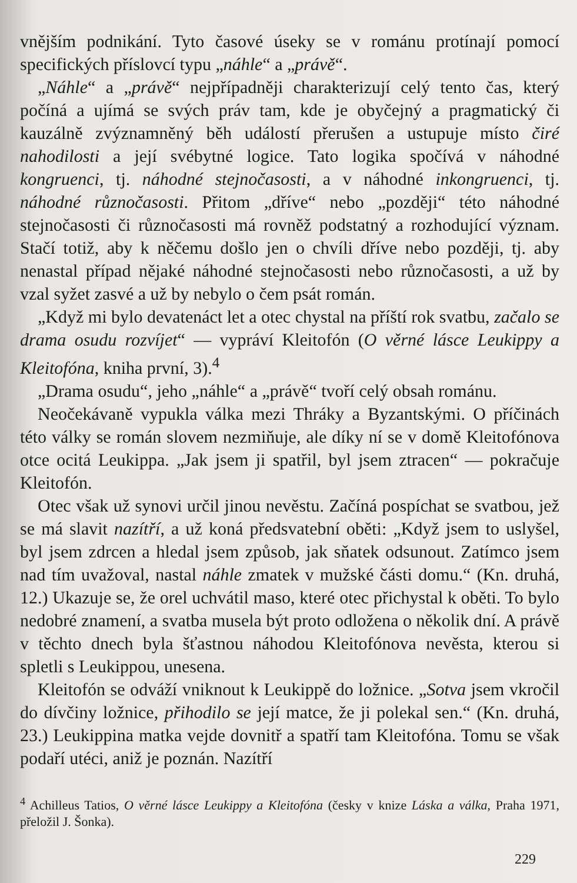vnějším podnikání. Tyto časové úseky se v románu protínají pomocí specifických příslovcí typu „náhle“ a „právě“.
„Náhle“ a „právě“ nejpřípadněji charakterizují celý tento čas, který počíná a ujímá se svých práv tam, kde je obyčejný a pragmatický či kauzálně zvýznamněný běh událostí přerušen a ustupuje místo čiré nahodilosti a její svébytné logice. Tato logika spočívá v náhodné kongruenci, tj. náhodné stejnočasosti, a v náhodné inkongruenci, tj. náhodné různočasosti. Přitom „dříve“ nebo „později“ této náhodné stejnočasosti či různočasosti má rovněž podstatný a rozhodující význam. Stačí totiž, aby k něčemu došlo jen o chvíli dříve nebo později, tj. aby nenastal případ nějaké náhodné stejnočasosti nebo různočasosti, a už by vzal syžet zasvé a už by nebylo o čem psát román.
„Když mi bylo devatenáct let a otec chystal na příští rok svatbu, začalo se drama osudu rozvíjet“ — vypráví Kleitofón (O věrné lásce Leukippy a Kleitofóna, kniha první, 3).<sup>4</sup>
„Drama osudu“, jeho „náhle“ a „právě“ tvoří celý obsah románu.
Neočekávaně vypukla válka mezi Thráky a Byzantskými. O příčinách této války se román slovem nezmiňuje, ale díky ní se v domě Kleitofónova otce ocitá Leukippa. „Jak jsem ji spatřil, byl jsem ztracen“ — pokračuje Kleitofón.
Otec však už synovi určil jinou nevěstu. Začíná pospíchat se svatbou, jež se má slavit nazítří, a už koná předsvatební oběti: „Když jsem to uslyšel, byl jsem zdrcen a hledal jsem způsob, jak sňatek odsunout. Zatímco jsem nad tím uvažoval, nastal náhle zmatek v mužské části domu.“ (Kn. druhá, 12.) Ukazuje se, že orel uchvátil maso, které otec přichystal k oběti. To bylo nedobré znamení, a svatba musela být proto odložena o několik dní. A právě v těchto dnech byla šťastnou náhodou Kleitofónova nevěsta, kterou si spletli s Leukippou, unesena.
Kleitofón se odváží vniknout k Leukippě do ložnice. „Sotva jsem vkročil do dívčiny ložnice, přihodilo se její matce, že ji polekal sen.“ (Kn. druhá, 23.) Leukippina matka vejde dovnitř a spatří tam Kleitofóna. Tomu se však podaří utéci, aniž je poznán. Nazítří
<sup>4</sup> Achilleus Tatios, O věrné lásce Leukippy a Kleitofóna (česky v knize Láska a válka, Praha 1971, přeložil J. Šonka).
229